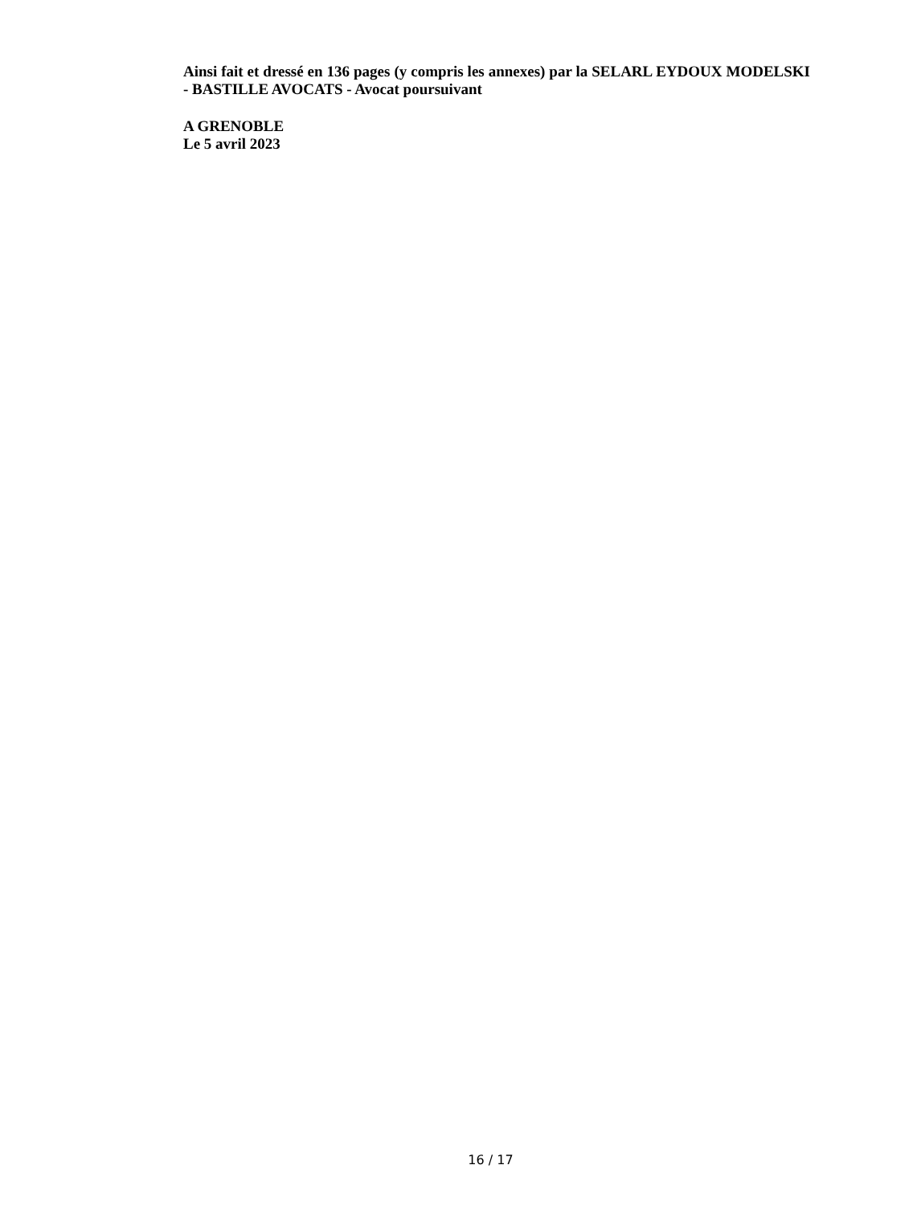Ainsi fait et dressé en 136 pages (y compris les annexes) par la SELARL EYDOUX MODELSKI - BASTILLE AVOCATS - Avocat poursuivant
A GRENOBLE
Le 5 avril 2023
16 / 17